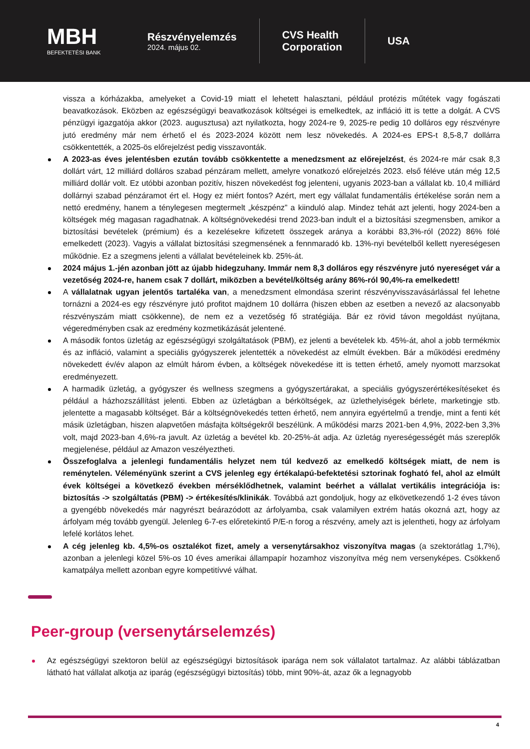MBH
BEFEKTETÉSI BANK
Részvényelemzés
2024. május 02.
CVS Health
Corporation
USA
vissza a kórházakba, amelyeket a Covid-19 miatt el lehetett halasztani, például protézis műtétek vagy fogászati beavatkozások. Eközben az egészségügyi beavatkozások költségei is emelkedtek, az infláció itt is tette a dolgát. A CVS pénzügyi igazgatója akkor (2023. augusztusa) azt nyilatkozta, hogy 2024-re 9, 2025-re pedig 10 dolláros egy részvényre jutó eredmény már nem érhető el és 2023-2024 között nem lesz növekedés. A 2024-es EPS-t 8,5-8,7 dollárra csökkentették, a 2025-ös előrejelzést pedig visszavonták.
A 2023-as éves jelentésben ezután tovább csökkentette a menedzsment az előrejelzést, és 2024-re már csak 8,3 dollárt várt, 12 milliárd dolláros szabad pénzáram mellett, amelyre vonatkozó előrejelzés 2023. első féléve után még 12,5 milliárd dollár volt. Ez utóbbi azonban pozitív, hiszen növekedést fog jelenteni, ugyanis 2023-ban a vállalat kb. 10,4 milliárd dollárnyi szabad pénzáramot ért el. Hogy ez miért fontos? Azért, mert egy vállalat fundamentális értékelése során nem a nettó eredmény, hanem a ténylegesen megtermelt „készpénz” a kiinduló alap. Mindez tehát azt jelenti, hogy 2024-ben a költségek még magasan ragadhatnak. A költségnövekedési trend 2023-ban indult el a biztosítási szegmensben, amikor a biztosítási bevételek (prémium) és a kezelésekre kifizetett összegek aránya a korábbi 83,3%-ról (2022) 86% fölé emelkedett (2023). Vagyis a vállalat biztosítási szegmensének a fennmaradó kb. 13%-nyi bevételből kellett nyereségesen működnie. Ez a szegmens jelenti a vállalat bevételeinek kb. 25%-át.
2024 május 1.-jén azonban jött az újabb hidegzuhany. Immár nem 8,3 dolláros egy részvényre jutó nyereséget vár a vezetőség 2024-re, hanem csak 7 dollárt, miközben a bevétel/költség arány 86%-ról 90,4%-ra emelkedett!
A vállalatnak ugyan jelentős tartaléka van, a menedzsment elmondása szerint részvényvisszavásárlással fel lehetne tornázni a 2024-es egy részvényre jutó profitot majdnem 10 dollárra (hiszen ebben az esetben a nevező az alacsonyabb részvényszám miatt csökkenne), de nem ez a vezetőség fő stratégiája. Bár ez rövid távon megoldást nyújtana, végeredményben csak az eredmény kozmetikázását jelentené.
A második fontos üzletág az egészségügyi szolgáltatások (PBM), ez jelenti a bevételek kb. 45%-át, ahol a jobb termékmix és az infláció, valamint a speciális gyógyszerek jelentették a növekedést az elmúlt években. Bár a működési eredmény növekedett év/év alapon az elmúlt három évben, a költségek növekedése itt is tetten érhető, amely nyomott marzsokat eredményezett.
A harmadik üzletág, a gyógyszer és wellness szegmens a gyógyszertárakat, a speciális gyógyszerértékesítéseket és például a házhozszállítást jelenti. Ebben az üzletágban a bérköltségek, az üzlethelyiségek bérlete, marketingje stb. jelentette a magasabb költséget. Bár a költségnövekedés tetten érhető, nem annyira egyértelmű a trendje, mint a fenti két másik üzletágban, hiszen alapvetően másfajta költségekről beszélünk. A működési marzs 2021-ben 4,9%, 2022-ben 3,3% volt, majd 2023-ban 4,6%-ra javult. Az üzletág a bevétel kb. 20-25%-át adja. Az üzletág nyereségességét más szereplők megjelenése, például az Amazon veszélyeztheti.
Összefoglalva a jelenlegi fundamentális helyzet nem túl kedvező az emelkedő költségek miatt, de nem is reménytelen. Véleményünk szerint a CVS jelenleg egy értékalapú-befektetési sztorinak fogható fel, ahol az elmúlt évek költségei a következő években mérséklődhetnek, valamint beérhet a vállalat vertikális integrációja is: biztosítás -> szolgáltatás (PBM) -> értékesítés/klinikák. Továbbá azt gondoljuk, hogy az elkövetkezendő 1-2 éves távon a gyengébb növekedés már nagyrészt beárazódott az árfolyamba, csak valamilyen extrém hatás okozná azt, hogy az árfolyam még tovább gyengül. Jelenleg 6-7-es előretekintő P/E-n forog a részvény, amely azt is jelentheti, hogy az árfolyam lefelé korlátos lehet.
A cég jelenleg kb. 4,5%-os osztalékot fizet, amely a versenytársakhoz viszonyítva magas (a szektorátlag 1,7%), azonban a jelenlegi közel 5%-os 10 éves amerikai állampapír hozamhoz viszonyítva még nem versenyképes. Csökkenő kamatpálya mellett azonban egyre kompetitívvé válhat.
Peer-group (versenytárselemzés)
Az egészségügyi szektoron belül az egészségügyi biztosítások iparága nem sok vállalatot tartalmaz. Az alábbi táblázatban látható hat vállalat alkotja az iparág (egészségügyi biztosítás) több, mint 90%-át, azaz ők a legnagyobb
4